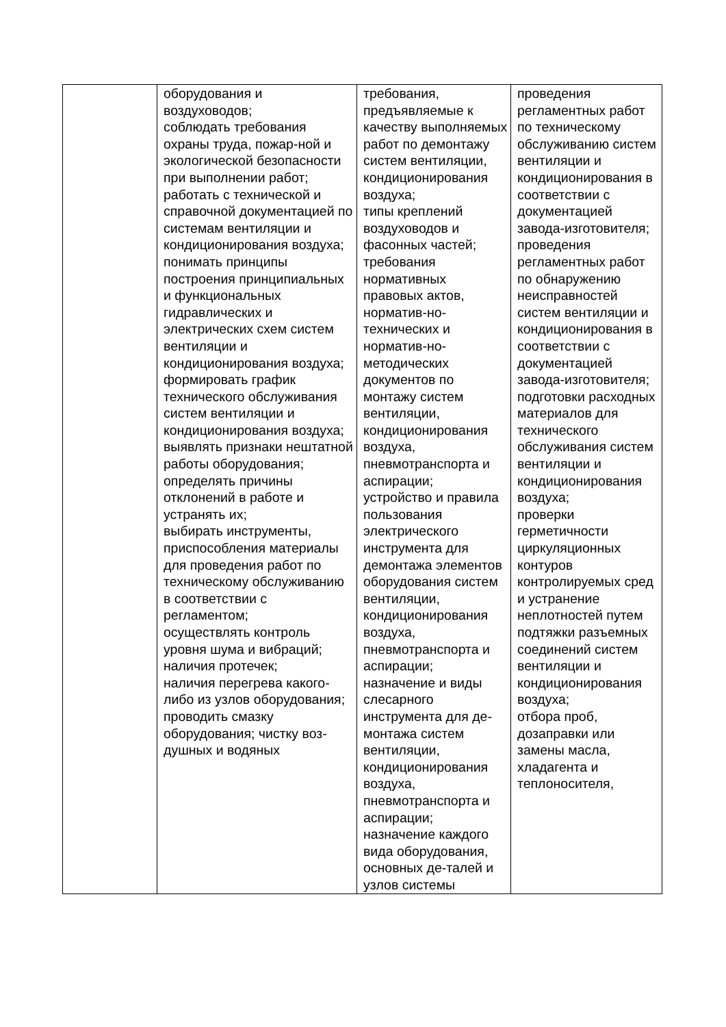| | оборудования и воздуховодов; соблюдать требования охраны труда, пожар-ной и экологической безопасности при выполнении работ; работать с технической и справочной документацией по системам вентиляции и кондиционирования воздуха; понимать принципы построения принципиальных и функциональных гидравлических и электрических схем систем вентиляции и кондиционирования воздуха; формировать график технического обслуживания систем вентиляции и кондиционирования воздуха; выявлять признаки нештатной работы оборудования; определять причины отклонений в работе и устранять их; выбирать инструменты, приспособления материалы для проведения работ по техническому обслуживанию в соответствии с регламентом; осуществлять контроль уровня шума и вибраций; наличия протечек; наличия перегрева какого-либо из узлов оборудования; проводить смазку оборудования; чистку воз-душных и водяных | требования, предъявляемые к качеству выполняемых работ по демонтажу систем вентиляции, кондиционирования воздуха; типы креплений воздуховодов и фасонных частей; требования нормативных правовых актов, норматив-но-технических и норматив-но-методических документов по монтажу систем вентиляции, кондиционирования воздуха, пневмотранспорта и аспирации; устройство и правила пользования электрического инструмента для демонтажа элементов оборудования систем вентиляции, кондиционирования воздуха, пневмотранспорта и аспирации; назначение и виды слесарного инструмента для де-монтажа систем вентиляции, кондиционирования воздуха, пневмотранспорта и аспирации; назначение каждого вида оборудования, основных де-талей и узлов системы | проведения регламентных работ по техническому обслуживанию систем вентиляции и кондиционирования в соответствии с документацией завода-изготовителя; проведения регламентных работ по обнаружению неисправностей систем вентиляции и кондиционирования в соответствии с документацией завода-изготовителя; подготовки расходных материалов для технического обслуживания систем вентиляции и кондиционирования воздуха; проверки герметичности циркуляционных контуров контролируемых сред и устранение неплотностей путем подтяжки разъемных соединений систем вентиляции и кондиционирования воздуха; отбора проб, дозаправки или замены масла, хладагента и теплоносителя, |